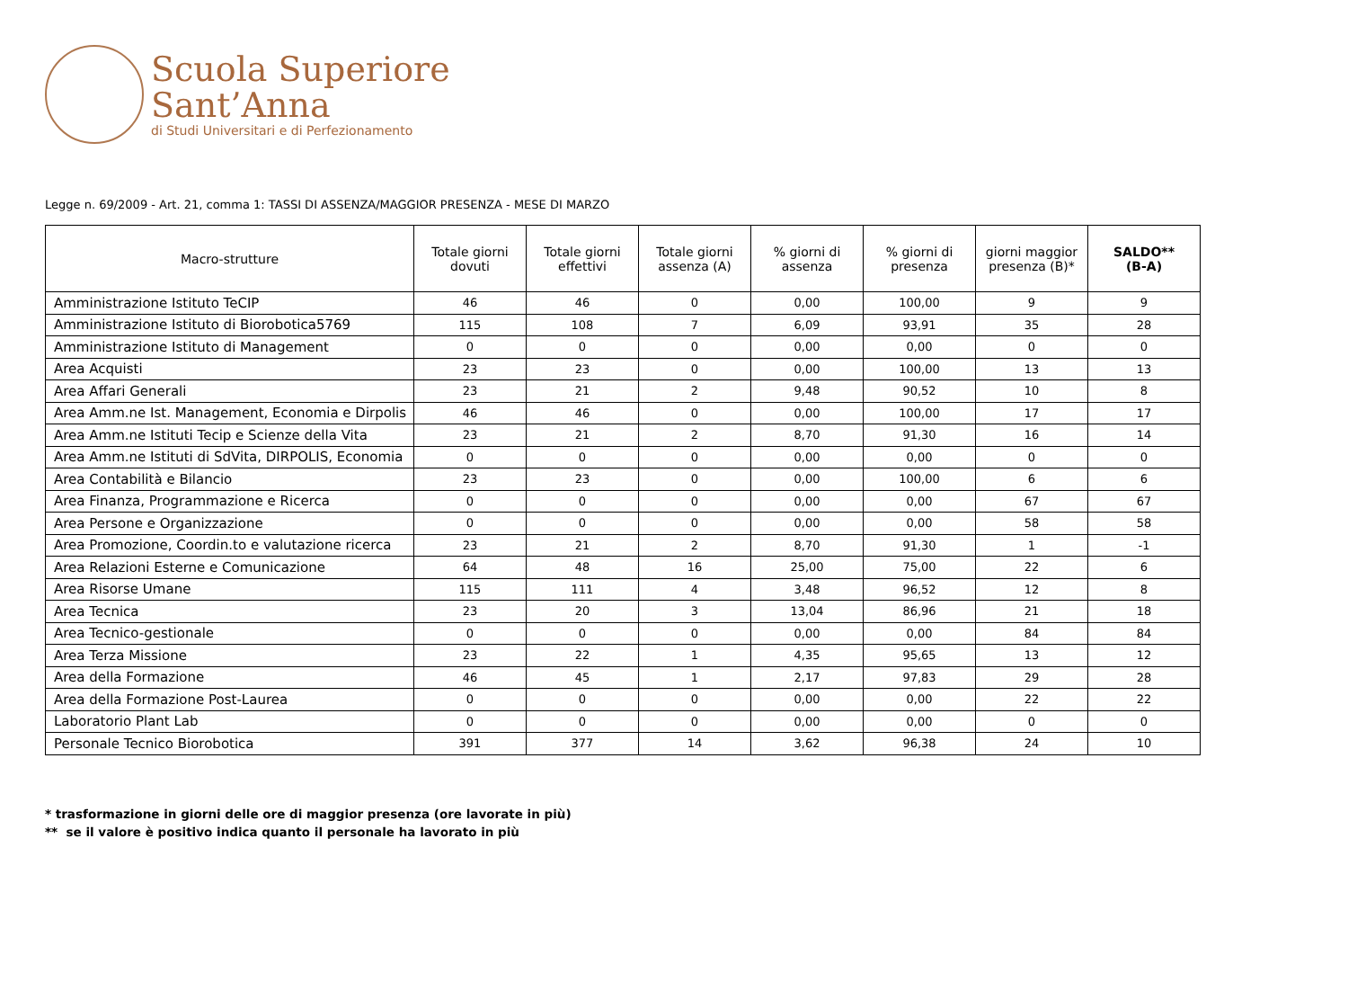Scuola Superiore
Sant’Anna
di Studi Universitari e di Perfezionamento
Legge n. 69/2009 - Art. 21, comma 1: TASSI DI ASSENZA/MAGGIOR PRESENZA - MESE DI MARZO
| Macro-strutture | Totale giorni dovuti | Totale giorni effettivi | Totale giorni assenza (A) | % giorni di assenza | % giorni di presenza | giorni maggior presenza (B)* | SALDO** (B-A) |
| --- | --- | --- | --- | --- | --- | --- | --- |
| Amministrazione Istituto TeCIP | 46 | 46 | 0 | 0,00 | 100,00 | 9 | 9 |
| Amministrazione Istituto di Biorobotica5769 | 115 | 108 | 7 | 6,09 | 93,91 | 35 | 28 |
| Amministrazione Istituto di Management | 0 | 0 | 0 | 0,00 | 0,00 | 0 | 0 |
| Area Acquisti | 23 | 23 | 0 | 0,00 | 100,00 | 13 | 13 |
| Area Affari Generali | 23 | 21 | 2 | 9,48 | 90,52 | 10 | 8 |
| Area Amm.ne Ist. Management, Economia e Dirpolis | 46 | 46 | 0 | 0,00 | 100,00 | 17 | 17 |
| Area Amm.ne Istituti Tecip e Scienze della Vita | 23 | 21 | 2 | 8,70 | 91,30 | 16 | 14 |
| Area Amm.ne Istituti di SdVita, DIRPOLIS, Economia | 0 | 0 | 0 | 0,00 | 0,00 | 0 | 0 |
| Area Contabilità e Bilancio | 23 | 23 | 0 | 0,00 | 100,00 | 6 | 6 |
| Area Finanza, Programmazione e Ricerca | 0 | 0 | 0 | 0,00 | 0,00 | 67 | 67 |
| Area Persone e Organizzazione | 0 | 0 | 0 | 0,00 | 0,00 | 58 | 58 |
| Area Promozione, Coordin.to e valutazione ricerca | 23 | 21 | 2 | 8,70 | 91,30 | 1 | -1 |
| Area Relazioni Esterne e Comunicazione | 64 | 48 | 16 | 25,00 | 75,00 | 22 | 6 |
| Area Risorse Umane | 115 | 111 | 4 | 3,48 | 96,52 | 12 | 8 |
| Area Tecnica | 23 | 20 | 3 | 13,04 | 86,96 | 21 | 18 |
| Area Tecnico-gestionale | 0 | 0 | 0 | 0,00 | 0,00 | 84 | 84 |
| Area Terza Missione | 23 | 22 | 1 | 4,35 | 95,65 | 13 | 12 |
| Area della Formazione | 46 | 45 | 1 | 2,17 | 97,83 | 29 | 28 |
| Area della Formazione Post-Laurea | 0 | 0 | 0 | 0,00 | 0,00 | 22 | 22 |
| Laboratorio Plant Lab | 0 | 0 | 0 | 0,00 | 0,00 | 0 | 0 |
| Personale Tecnico Biorobotica | 391 | 377 | 14 | 3,62 | 96,38 | 24 | 10 |
* trasformazione in giorni delle ore di maggior presenza (ore lavorate in più)
** se il valore è positivo indica quanto il personale ha lavorato in più